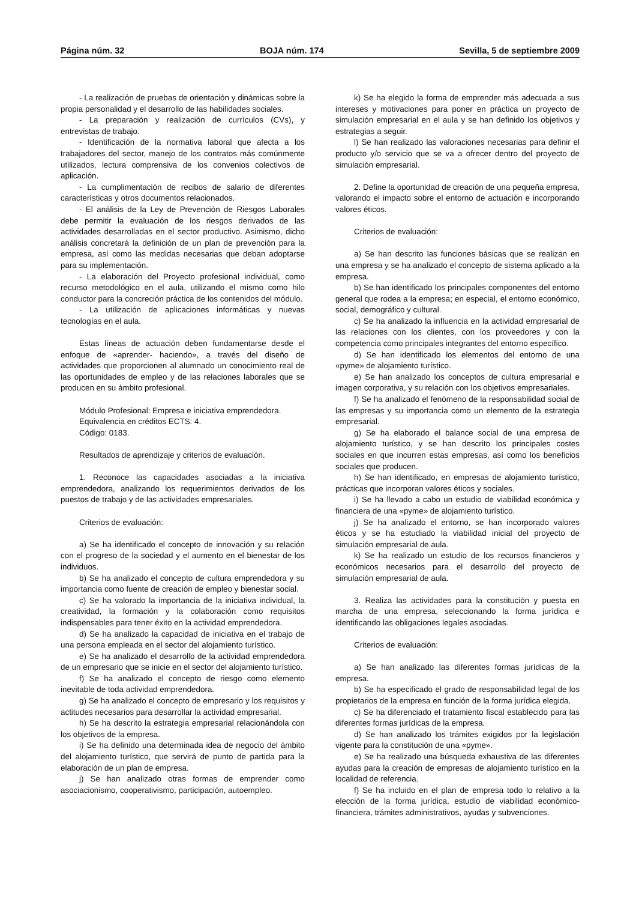Página núm. 32 BOJA núm. 174 Sevilla, 5 de septiembre 2009
- La realización de pruebas de orientación y dinámicas sobre la propia personalidad y el desarrollo de las habilidades sociales.
- La preparación y realización de currículos (CVs), y entrevistas de trabajo.
- Identificación de la normativa laboral que afecta a los trabajadores del sector, manejo de los contratos más comúnmente utilizados, lectura comprensiva de los convenios colectivos de aplicación.
- La cumplimentación de recibos de salario de diferentes características y otros documentos relacionados.
- El análisis de la Ley de Prevención de Riesgos Laborales debe permitir la evaluación de los riesgos derivados de las actividades desarrolladas en el sector productivo. Asimismo, dicho análisis concretará la definición de un plan de prevención para la empresa, así como las medidas necesarias que deban adoptarse para su implementación.
- La elaboración del Proyecto profesional individual, como recurso metodológico en el aula, utilizando el mismo como hilo conductor para la concreción práctica de los contenidos del módulo.
- La utilización de aplicaciones informáticas y nuevas tecnologías en el aula.
Estas líneas de actuación deben fundamentarse desde el enfoque de «aprender- haciendo», a través del diseño de actividades que proporcionen al alumnado un conocimiento real de las oportunidades de empleo y de las relaciones laborales que se producen en su ámbito profesional.
Módulo Profesional: Empresa e iniciativa emprendedora.
Equivalencia en créditos ECTS: 4.
Código: 0183.
Resultados de aprendizaje y criterios de evaluación.
1. Reconoce las capacidades asociadas a la iniciativa emprendedora, analizando los requerimientos derivados de los puestos de trabajo y de las actividades empresariales.
Criterios de evaluación:
a) Se ha identificado el concepto de innovación y su relación con el progreso de la sociedad y el aumento en el bienestar de los individuos.
b) Se ha analizado el concepto de cultura emprendedora y su importancia como fuente de creación de empleo y bienestar social.
c) Se ha valorado la importancia de la iniciativa individual, la creatividad, la formación y la colaboración como requisitos indispensables para tener éxito en la actividad emprendedora.
d) Se ha analizado la capacidad de iniciativa en el trabajo de una persona empleada en el sector del alojamiento turístico.
e) Se ha analizado el desarrollo de la actividad emprendedora de un empresario que se inicie en el sector del alojamiento turístico.
f) Se ha analizado el concepto de riesgo como elemento inevitable de toda actividad emprendedora.
g) Se ha analizado el concepto de empresario y los requisitos y actitudes necesarios para desarrollar la actividad empresarial.
h) Se ha descrito la estrategia empresarial relacionándola con los objetivos de la empresa.
i) Se ha definido una determinada idea de negocio del ámbito del alojamiento turístico, que servirá de punto de partida para la elaboración de un plan de empresa.
j) Se han analizado otras formas de emprender como asociacionismo, cooperativismo, participación, autoempleo.
k) Se ha elegido la forma de emprender más adecuada a sus intereses y motivaciones para poner en práctica un proyecto de simulación empresarial en el aula y se han definido los objetivos y estrategias a seguir.
l) Se han realizado las valoraciones necesarias para definir el producto y/o servicio que se va a ofrecer dentro del proyecto de simulación empresarial.
2. Define la oportunidad de creación de una pequeña empresa, valorando el impacto sobre el entorno de actuación e incorporando valores éticos.
Criterios de evaluación:
a) Se han descrito las funciones básicas que se realizan en una empresa y se ha analizado el concepto de sistema aplicado a la empresa.
b) Se han identificado los principales componentes del entorno general que rodea a la empresa; en especial, el entorno económico, social, demográfico y cultural.
c) Se ha analizado la influencia en la actividad empresarial de las relaciones con los clientes, con los proveedores y con la competencia como principales integrantes del entorno específico.
d) Se han identificado los elementos del entorno de una «pyme» de alojamiento turístico.
e) Se han analizado los conceptos de cultura empresarial e imagen corporativa, y su relación con los objetivos empresariales.
f) Se ha analizado el fenómeno de la responsabilidad social de las empresas y su importancia como un elemento de la estrategia empresarial.
g) Se ha elaborado el balance social de una empresa de alojamiento turístico, y se han descrito los principales costes sociales en que incurren estas empresas, así como los beneficios sociales que producen.
h) Se han identificado, en empresas de alojamiento turístico, prácticas que incorporan valores éticos y sociales.
i) Se ha llevado a cabo un estudio de viabilidad económica y financiera de una «pyme» de alojamiento turístico.
j) Se ha analizado el entorno, se han incorporado valores éticos y se ha estudiado la viabilidad inicial del proyecto de simulación empresarial de aula.
k) Se ha realizado un estudio de los recursos financieros y económicos necesarios para el desarrollo del proyecto de simulación empresarial de aula.
3. Realiza las actividades para la constitución y puesta en marcha de una empresa, seleccionando la forma jurídica e identificando las obligaciones legales asociadas.
Criterios de evaluación:
a) Se han analizado las diferentes formas jurídicas de la empresa.
b) Se ha especificado el grado de responsabilidad legal de los propietarios de la empresa en función de la forma jurídica elegida.
c) Se ha diferenciado el tratamiento fiscal establecido para las diferentes formas jurídicas de la empresa.
d) Se han analizado los trámites exigidos por la legislación vigente para la constitución de una «pyme».
e) Se ha realizado una búsqueda exhaustiva de las diferentes ayudas para la creación de empresas de alojamiento turístico en la localidad de referencia.
f) Se ha incluido en el plan de empresa todo lo relativo a la elección de la forma jurídica, estudio de viabilidad económico-financiera, trámites administrativos, ayudas y subvenciones.